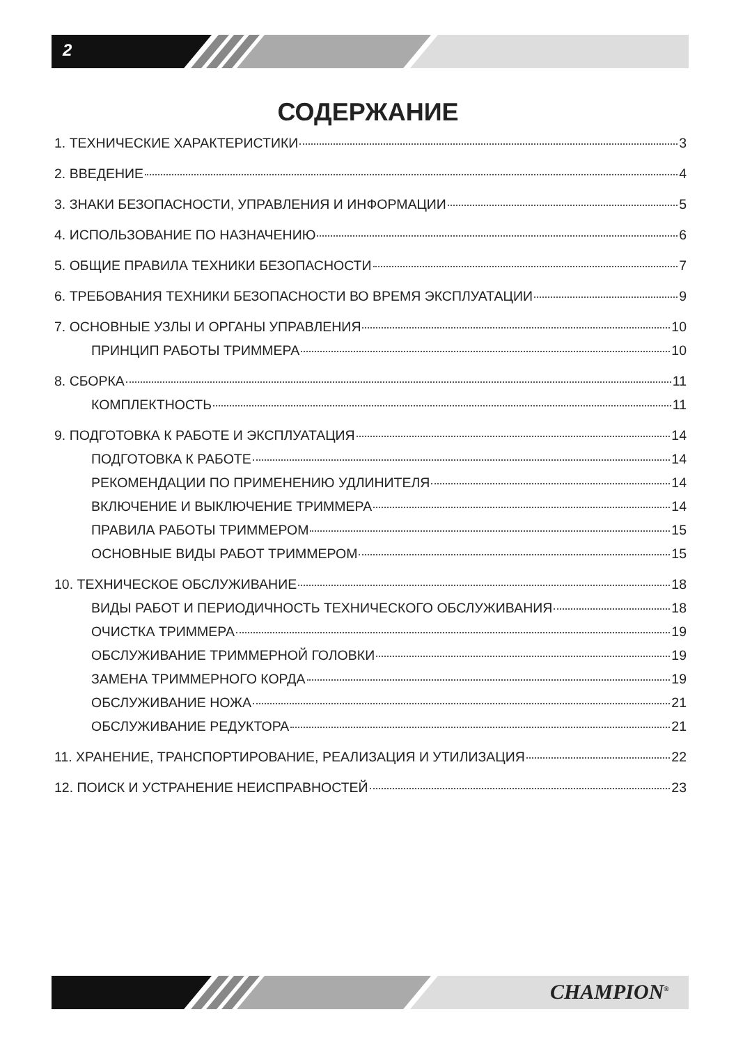2
СОДЕРЖАНИЕ
1. ТЕХНИЧЕСКИЕ ХАРАКТЕРИСТИКИ 3
2. ВВЕДЕНИЕ 4
3. ЗНАКИ БЕЗОПАСНОСТИ, УПРАВЛЕНИЯ И ИНФОРМАЦИИ 5
4. ИСПОЛЬЗОВАНИЕ ПО НАЗНАЧЕНИЮ 6
5. ОБЩИЕ ПРАВИЛА ТЕХНИКИ БЕЗОПАСНОСТИ 7
6. ТРЕБОВАНИЯ ТЕХНИКИ БЕЗОПАСНОСТИ ВО ВРЕМЯ ЭКСПЛУАТАЦИИ 9
7. ОСНОВНЫЕ УЗЛЫ И ОРГАНЫ УПРАВЛЕНИЯ 10
ПРИНЦИП РАБОТЫ ТРИММЕРА 10
8. СБОРКА 11
КОМПЛЕКТНОСТЬ 11
9. ПОДГОТОВКА К РАБОТЕ И ЭКСПЛУАТАЦИЯ 14
ПОДГОТОВКА К РАБОТЕ 14
РЕКОМЕНДАЦИИ ПО ПРИМЕНЕНИЮ УДЛИНИТЕЛЯ 14
ВКЛЮЧЕНИЕ И ВЫКЛЮЧЕНИЕ ТРИММЕРА 14
ПРАВИЛА РАБОТЫ ТРИММЕРОМ 15
ОСНОВНЫЕ ВИДЫ РАБОТ ТРИММЕРОМ 15
10. ТЕХНИЧЕСКОЕ ОБСЛУЖИВАНИЕ 18
ВИДЫ РАБОТ И ПЕРИОДИЧНОСТЬ ТЕХНИЧЕСКОГО ОБСЛУЖИВАНИЯ 18
ОЧИСТКА ТРИММЕРА 19
ОБСЛУЖИВАНИЕ ТРИММЕРНОЙ ГОЛОВКИ 19
ЗАМЕНА ТРИММЕРНОГО КОРДА 19
ОБСЛУЖИВАНИЕ НОЖА 21
ОБСЛУЖИВАНИЕ РЕДУКТОРА 21
11. ХРАНЕНИЕ, ТРАНСПОРТИРОВАНИЕ, РЕАЛИЗАЦИЯ И УТИЛИЗАЦИЯ 22
12. ПОИСК И УСТРАНЕНИЕ НЕИСПРАВНОСТЕЙ 23
CHAMPION<sup>®</sup>